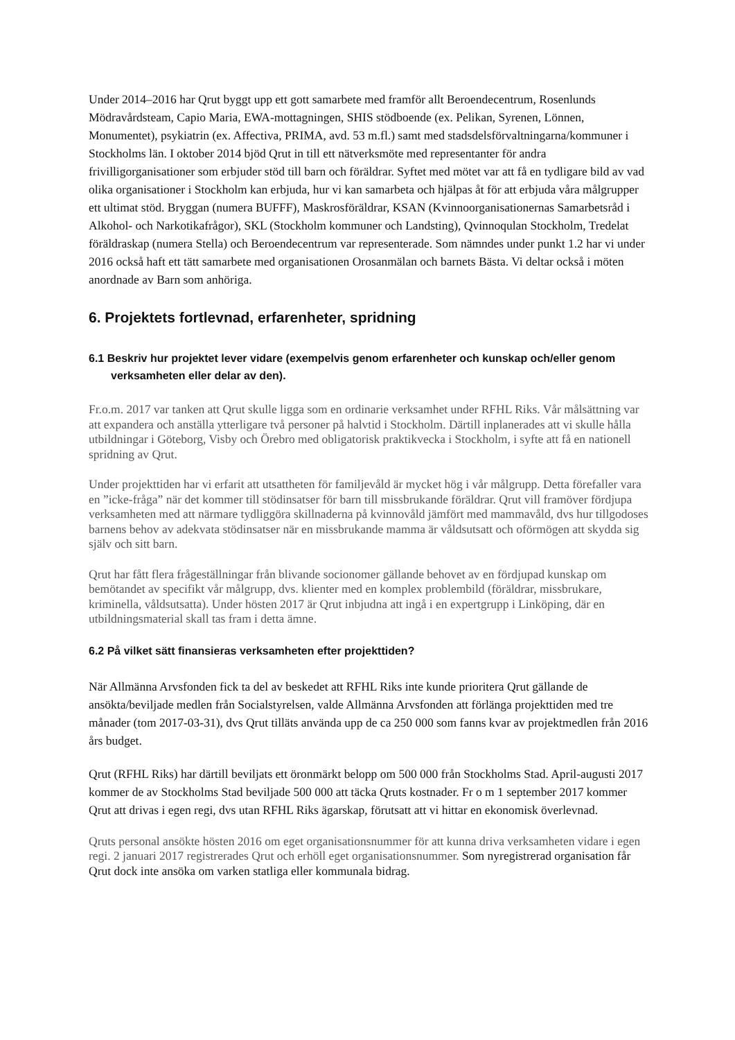Under 2014–2016 har Qrut byggt upp ett gott samarbete med framför allt Beroendecentrum, Rosenlunds Mödravårdsteam, Capio Maria, EWA-mottagningen, SHIS stödboende (ex. Pelikan, Syrenen, Lönnen, Monumentet), psykiatrin (ex. Affectiva, PRIMA, avd. 53 m.fl.) samt med stadsdelsförvaltningarna/kommuner i Stockholms län. I oktober 2014 bjöd Qrut in till ett nätverksmöte med representanter för andra frivilligorganisationer som erbjuder stöd till barn och föräldrar. Syftet med mötet var att få en tydligare bild av vad olika organisationer i Stockholm kan erbjuda, hur vi kan samarbeta och hjälpas åt för att erbjuda våra målgrupper ett ultimat stöd. Bryggan (numera BUFFF), Maskrosföräldrar, KSAN (Kvinnoorganisationernas Samarbetsråd i Alkohol- och Narkotikafrågor), SKL (Stockholm kommuner och Landsting), Qvinnoqulan Stockholm, Tredelat föräldraskap (numera Stella) och Beroendecentrum var representerade. Som nämndes under punkt 1.2 har vi under 2016 också haft ett tätt samarbete med organisationen Orosanmälan och barnets Bästa. Vi deltar också i möten anordnade av Barn som anhöriga.
6. Projektets fortlevnad, erfarenheter, spridning
6.1 Beskriv hur projektet lever vidare (exempelvis genom erfarenheter och kunskap och/eller genom verksamheten eller delar av den).
Fr.o.m. 2017 var tanken att Qrut skulle ligga som en ordinarie verksamhet under RFHL Riks. Vår målsättning var att expandera och anställa ytterligare två personer på halvtid i Stockholm. Därtill inplanerades att vi skulle hålla utbildningar i Göteborg, Visby och Örebro med obligatorisk praktikvecka i Stockholm, i syfte att få en nationell spridning av Qrut.
Under projekttiden har vi erfarit att utsattheten för familjevåld är mycket hög i vår målgrupp. Detta förefaller vara en ”icke-fråga” när det kommer till stödinsatser för barn till missbrukande föräldrar. Qrut vill framöver fördjupa verksamheten med att närmare tydliggöra skillnaderna på kvinnovåld jämfört med mammavåld, dvs hur tillgodoses barnens behov av adekvata stödinsatser när en missbrukande mamma är våldsutsatt och oförmögen att skydda sig själv och sitt barn.
Qrut har fått flera frågeställningar från blivande socionomer gällande behovet av en fördjupad kunskap om bemötandet av specifikt vår målgrupp, dvs. klienter med en komplex problembild (föräldrar, missbrukare, kriminella, våldsutsatta). Under hösten 2017 är Qrut inbjudna att ingå i en expertgrupp i Linköping, där en utbildningsmaterial skall tas fram i detta ämne.
6.2 På vilket sätt finansieras verksamheten efter projekttiden?
När Allmänna Arvsfonden fick ta del av beskedet att RFHL Riks inte kunde prioritera Qrut gällande de ansökta/beviljade medlen från Socialstyrelsen, valde Allmänna Arvsfonden att förlänga projekttiden med tre månader (tom 2017-03-31), dvs Qrut tilläts använda upp de ca 250 000 som fanns kvar av projektmedlen från 2016 års budget.
Qrut (RFHL Riks) har därtill beviljats ett öronmärkt belopp om 500 000 från Stockholms Stad. April-augusti 2017 kommer de av Stockholms Stad beviljade 500 000 att täcka Qruts kostnader. Fr o m 1 september 2017 kommer Qrut att drivas i egen regi, dvs utan RFHL Riks ägarskap, förutsatt att vi hittar en ekonomisk överlevnad.
Qruts personal ansökte hösten 2016 om eget organisationsnummer för att kunna driva verksamheten vidare i egen regi. 2 januari 2017 registrerades Qrut och erhöll eget organisationsnummer. Som nyregistrerad organisation får Qrut dock inte ansöka om varken statliga eller kommunala bidrag.